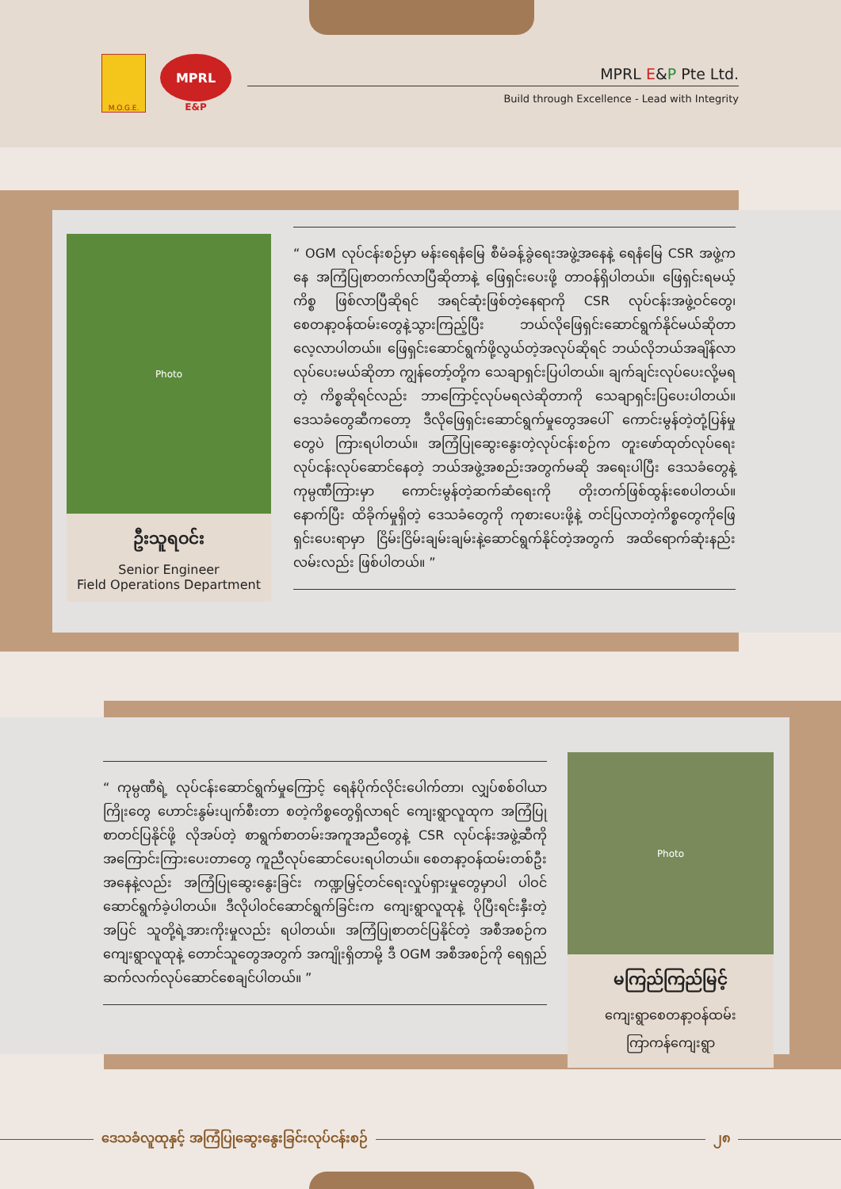M.O.G.E.
MPRL
E&P
MPRL E&P Pte Ltd.
Build through Excellence - Lead with Integrity
Photo
ဦးသူရဝင်း
Senior Engineer
Field Operations Department
“ OGM လုပ်ငန်းစဉ်မှာ မန်းရေနံမြေ စီမံခန့်ခွဲရေးအဖွဲ့အနေနဲ့ ရေနံမြေ CSR အဖွဲ့ကနေ အကြံပြုစာတက်လာပြီဆိုတာနဲ့ ဖြေရှင်းပေးဖို့ တာဝန်ရှိပါတယ်။ ဖြေရှင်းရမယ့်ကိစ္စ ဖြစ်လာပြီဆိုရင် အရင်ဆုံးဖြစ်တဲ့နေရာကို CSR လုပ်ငန်းအဖွဲ့ဝင်တွေ၊ စေတနာ့ဝန်ထမ်းတွေနဲ့သွားကြည့်ပြီး ဘယ်လိုဖြေရှင်းဆောင်ရွက်နိုင်မယ်ဆိုတာ လေ့လာပါတယ်။ ဖြေရှင်းဆောင်ရွက်ဖို့လွယ်တဲ့အလုပ်ဆိုရင် ဘယ်လိုဘယ်အချိန်လာလုပ်ပေးမယ်ဆိုတာ ကျွန်တော့်တို့က သေချာရှင်းပြပါတယ်။ ချက်ချင်းလုပ်ပေးလို့မရတဲ့ ကိစ္စဆိုရင်လည်း ဘာကြောင့်လုပ်မရလဲဆိုတာကို သေချာရှင်းပြပေးပါတယ်။ ဒေသခံတွေဆီကတော့ ဒီလိုဖြေရှင်းဆောင်ရွက်မှုတွေအပေါ် ကောင်းမွန်တဲ့တုံ့ပြန်မှုတွေပဲ ကြားရပါတယ်။ အကြံပြုဆွေးနွေးတဲ့လုပ်ငန်းစဉ်က တူးဖော်ထုတ်လုပ်ရေးလုပ်ငန်းလုပ်ဆောင်နေတဲ့ ဘယ်အဖွဲ့အစည်းအတွက်မဆို အရေးပါပြီး ဒေသခံတွေနဲ့ကုမ္ပဏီကြားမှာ ကောင်းမွန်တဲ့ဆက်ဆံရေးကို တိုးတက်ဖြစ်ထွန်းစေပါတယ်။ နောက်ပြီး ထိခိုက်မှုရှိတဲ့ ဒေသခံတွေကို ကုစားပေးဖို့နဲ့ တင်ပြလာတဲ့ကိစ္စတွေကိုဖြေရှင်းပေးရာမှာ ငြိမ်းငြိမ်းချမ်းချမ်းနဲ့ဆောင်ရွက်နိုင်တဲ့အတွက် အထိရောက်ဆုံးနည်းလမ်းလည်း ဖြစ်ပါတယ်။ ”
“ ကုမ္ပဏီရဲ့ လုပ်ငန်းဆောင်ရွက်မှုကြောင့် ရေနံပိုက်လိုင်းပေါက်တာ၊ လျှပ်စစ်ဝါယာကြိုးတွေ ဟောင်းနွမ်းပျက်စီးတာ စတဲ့ကိစ္စတွေရှိလာရင် ကျေးရွာလူထုက အကြံပြုစာတင်ပြနိုင်ဖို့ လိုအပ်တဲ့ စာရွက်စာတမ်းအကူအညီတွေနဲ့ CSR လုပ်ငန်းအဖွဲ့ဆီကို အကြောင်းကြားပေးတာတွေ ကူညီလုပ်ဆောင်ပေးရပါတယ်။ စေတနာ့ဝန်ထမ်းတစ်ဦးအနေနဲ့လည်း အကြံပြုဆွေးနွေးခြင်း ကဏ္ဍမြှင့်တင်ရေးလှုပ်ရှားမှုတွေမှာပါ ပါဝင်ဆောင်ရွက်ခဲ့ပါတယ်။ ဒီလိုပါဝင်ဆောင်ရွက်ခြင်းက ကျေးရွာလူထုနဲ့ ပိုပြီးရင်းနှီးတဲ့ အပြင် သူတို့ရဲ့အားကိုးမှုလည်း ရပါတယ်။ အကြံပြုစာတင်ပြနိုင်တဲ့ အစီအစဉ်က ကျေးရွာလူထုနဲ့ တောင်သူတွေအတွက် အကျိုးရှိတာမို့ ဒီ OGM အစီအစဉ်ကို ရေရှည်ဆက်လက်လုပ်ဆောင်စေချင်ပါတယ်။ ”
Photo
မကြည်ကြည်မြင့်
ကျေးရွာစေတနာ့ဝန်ထမ်း
ကြာကန်ကျေးရွာ
ဒေသခံလူထုနှင့် အကြံပြုဆွေးနွေးခြင်းလုပ်ငန်းစဉ် ၂၈